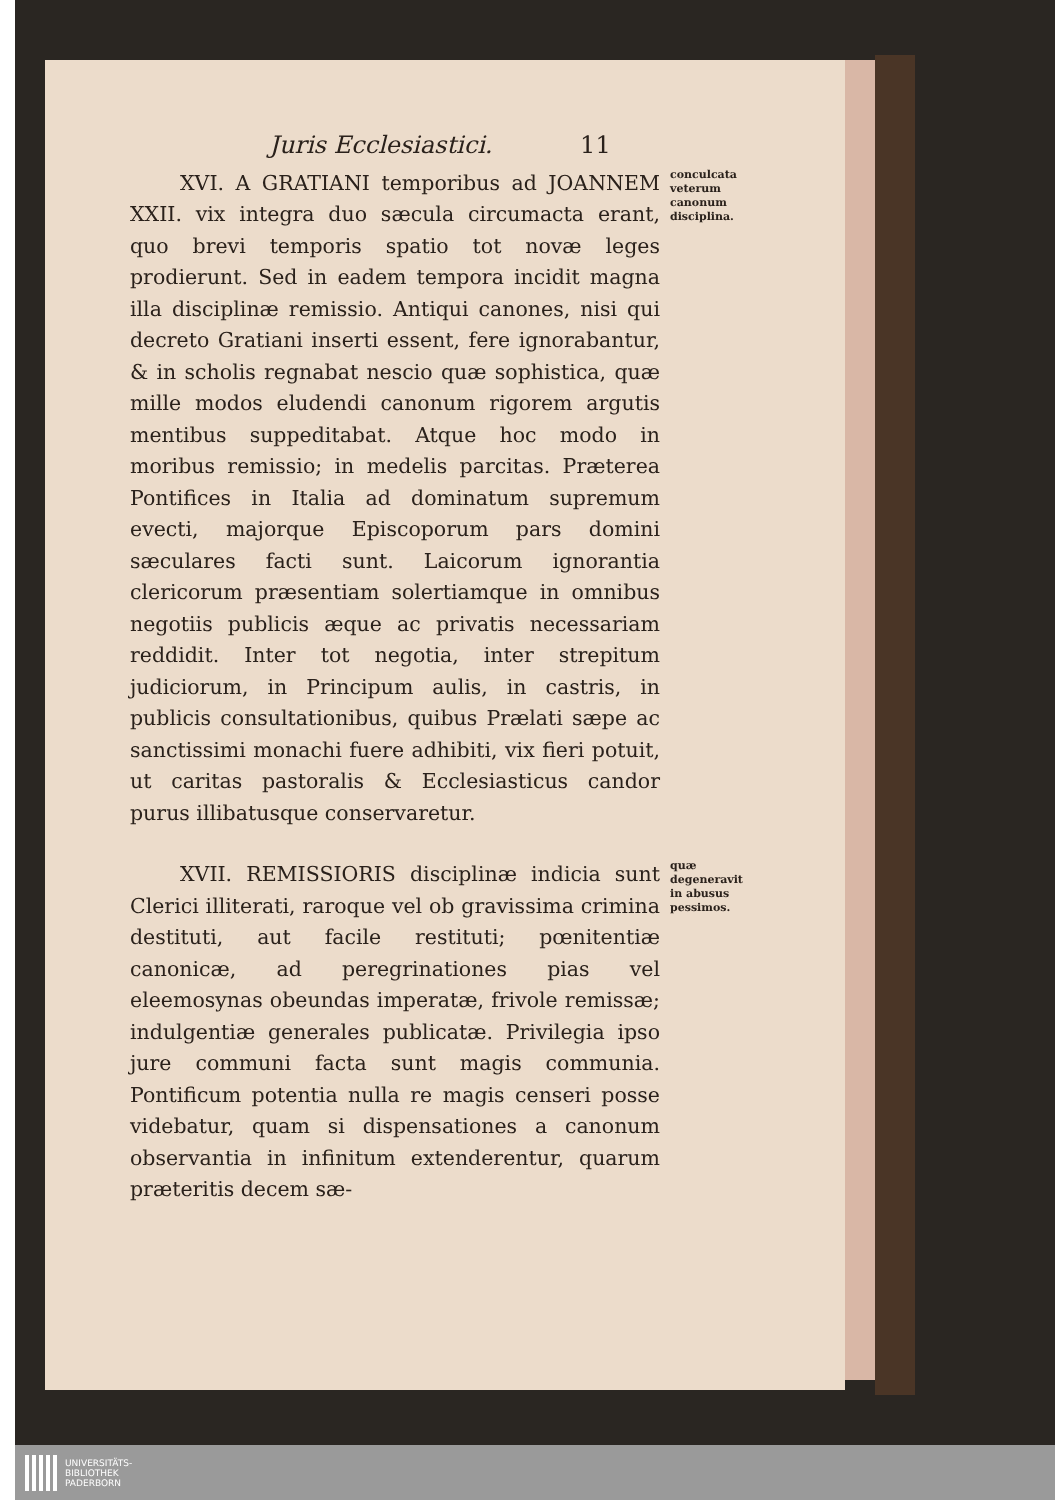Juris Ecclesiastici. 11
XVI. A GRATIANI temporibus ad JOANNEM XXII. vix integra duo sæcula circumacta erant, quo brevi temporis spatio tot novæ leges prodierunt. Sed in eadem tempora incidit magna illa disciplinæ remissio. Antiqui canones, nisi qui decreto Gratiani inserti essent, fere ignorabantur, & in scholis regnabat nescio quæ sophistica, quæ mille modos eludendi canonum rigorem argutis mentibus suppeditabat. Atque hoc modo in moribus remissio; in medelis parcitas. Præterea Pontifices in Italia ad dominatum supremum evecti, majorque Episcoporum pars domini sæculares facti sunt. Laicorum ignorantia clericorum præsentiam solertiamque in omnibus negotiis publicis æque ac privatis necessariam reddidit. Inter tot negotia, inter strepitum judiciorum, in Principum aulis, in castris, in publicis consultationibus, quibus Prælati sæpe ac sanctissimi monachi fuere adhibiti, vix fieri potuit, ut caritas pastoralis & Ecclesiasticus candor purus illibatusque conservaretur.
conculcata veterum canonum disciplina.
XVII. REMISSIORIS disciplinæ indicia sunt Clerici illiterati, raroque vel ob gravissima crimina destituti, aut facile restituti; pœnitentiæ canonicæ, ad peregrinationes pias vel eleemosynas obeundas imperatæ, frivole remissæ; indulgentiæ generales publicatæ. Privilegia ipso jure communi facta sunt magis communia. Pontificum potentia nulla re magis censeri posse videbatur, quam si dispensationes a canonum observantia in infinitum extenderentur, quarum præteritis decem sæ-
quæ degeneravit in abusus pessimos.
UNIVERSITÄTS-
BIBLIOTHEK
PADERBORN